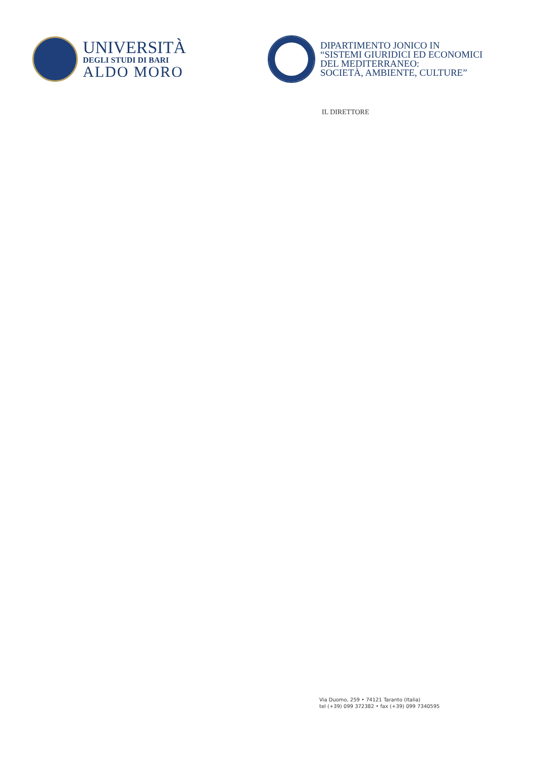UNIVERSITÀ
DEGLI STUDI DI BARI
ALDO MORO
DIPARTIMENTO JONICO IN
“SISTEMI GIURIDICI ED ECONOMICI
DEL MEDITERRANEO:
SOCIETÀ, AMBIENTE, CULTURE”
IL DIRETTORE
Via Duomo, 259 • 74121 Taranto (Italia)
tel (+39) 099 372382 • fax (+39) 099 7340595